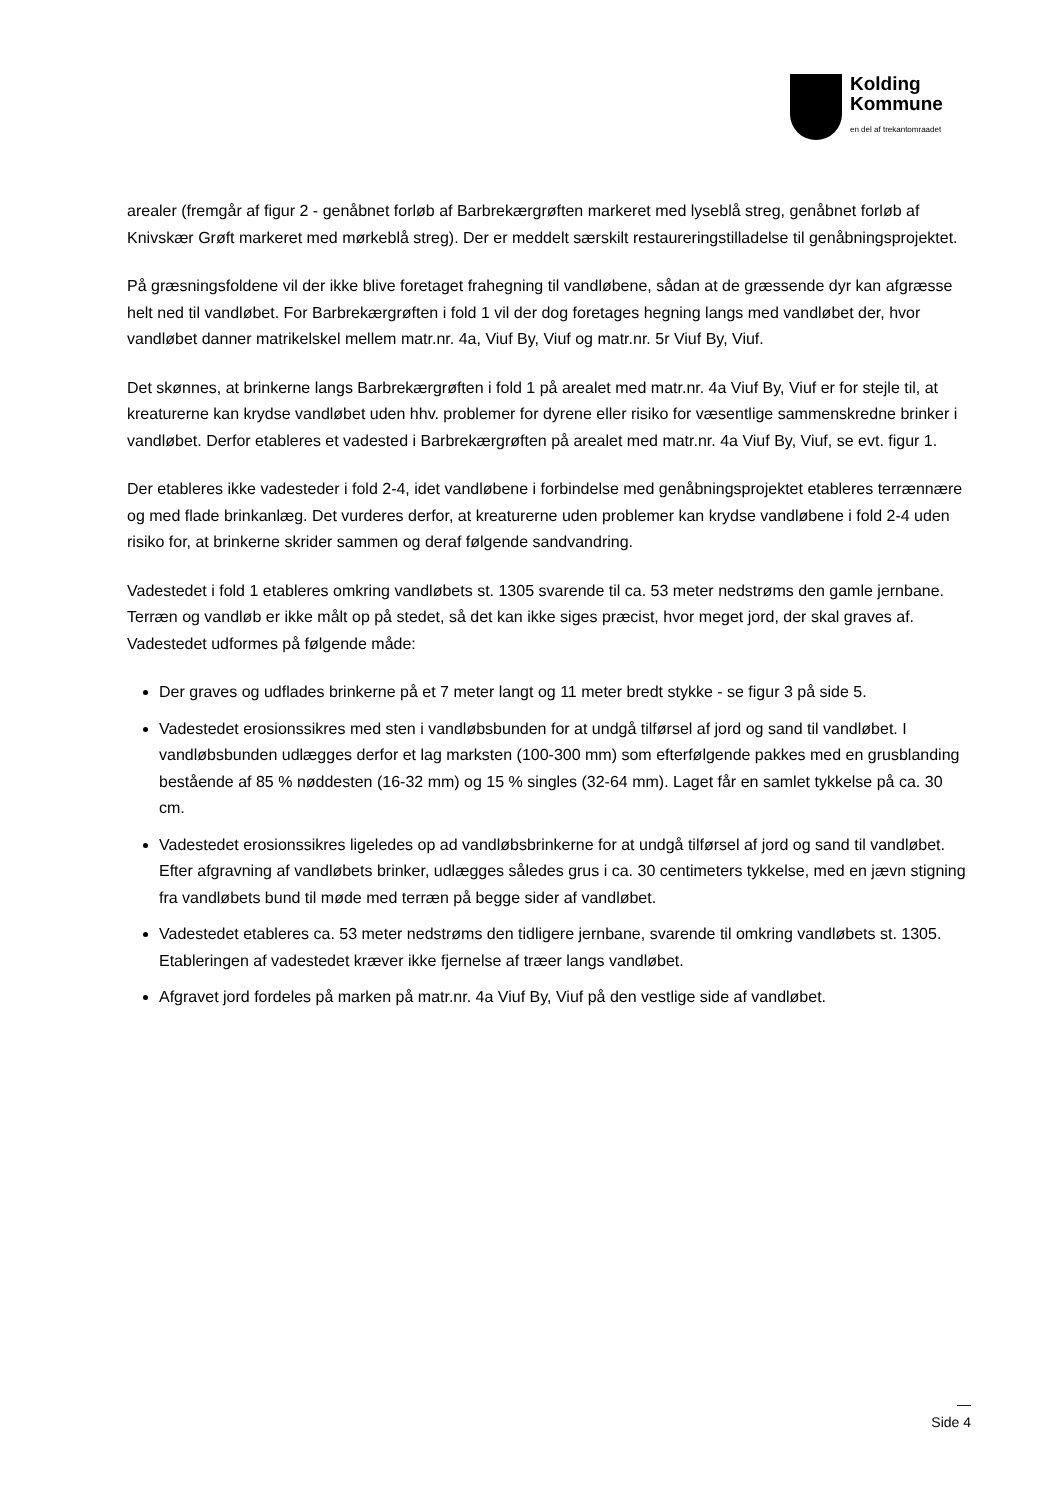Kolding
Kommune
en del af trekantomraadet
arealer (fremgår af figur 2 - genåbnet forløb af Barbrekærgrøften markeret med lyseblå streg, genåbnet forløb af Knivskær Grøft markeret med mørkeblå streg). Der er meddelt særskilt restaureringstilladelse til genåbningsprojektet.
På græsningsfoldene vil der ikke blive foretaget frahegning til vandløbene, sådan at de græssende dyr kan afgræsse helt ned til vandløbet. For Barbrekærgrøften i fold 1 vil der dog foretages hegning langs med vandløbet der, hvor vandløbet danner matrikelskel mellem matr.nr. 4a, Viuf By, Viuf og matr.nr. 5r Viuf By, Viuf.
Det skønnes, at brinkerne langs Barbrekærgrøften i fold 1 på arealet med matr.nr. 4a Viuf By, Viuf er for stejle til, at kreaturerne kan krydse vandløbet uden hhv. problemer for dyrene eller risiko for væsentlige sammenskredne brinker i vandløbet. Derfor etableres et vadested i Barbrekærgrøften på arealet med matr.nr. 4a Viuf By, Viuf, se evt. figur 1.
Der etableres ikke vadesteder i fold 2-4, idet vandløbene i forbindelse med genåbningsprojektet etableres terrænnære og med flade brinkanlæg. Det vurderes derfor, at kreaturerne uden problemer kan krydse vandløbene i fold 2-4 uden risiko for, at brinkerne skrider sammen og deraf følgende sandvandring.
Vadestedet i fold 1 etableres omkring vandløbets st. 1305 svarende til ca. 53 meter nedstrøms den gamle jernbane. Terræn og vandløb er ikke målt op på stedet, så det kan ikke siges præcist, hvor meget jord, der skal graves af. Vadestedet udformes på følgende måde:
Der graves og udflades brinkerne på et 7 meter langt og 11 meter bredt stykke - se figur 3 på side 5.
Vadestedet erosionssikres med sten i vandløbsbunden for at undgå tilførsel af jord og sand til vandløbet. I vandløbsbunden udlægges derfor et lag marksten (100-300 mm) som efterfølgende pakkes med en grusblanding bestående af 85 % nøddesten (16-32 mm) og 15 % singles (32-64 mm). Laget får en samlet tykkelse på ca. 30 cm.
Vadestedet erosionssikres ligeledes op ad vandløbsbrinkerne for at undgå tilførsel af jord og sand til vandløbet. Efter afgravning af vandløbets brinker, udlægges således grus i ca. 30 centimeters tykkelse, med en jævn stigning fra vandløbets bund til møde med terræn på begge sider af vandløbet.
Vadestedet etableres ca. 53 meter nedstrøms den tidligere jernbane, svarende til omkring vandløbets st. 1305. Etableringen af vadestedet kræver ikke fjernelse af træer langs vandløbet.
Afgravet jord fordeles på marken på matr.nr. 4a Viuf By, Viuf på den vestlige side af vandløbet.
—
Side 4